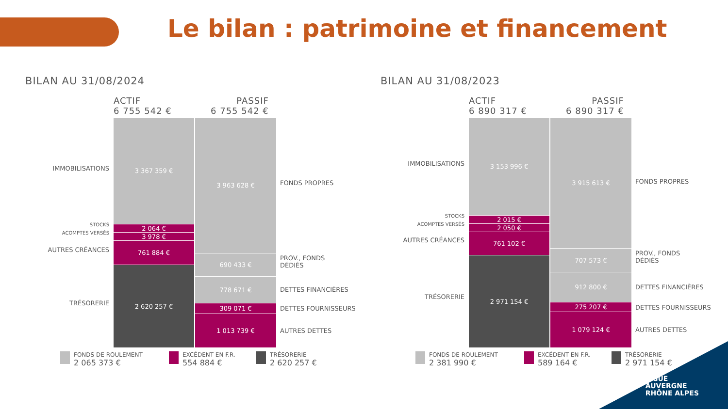Le bilan : patrimoine et financement
BILAN AU 31/08/2024
ACTIF
6 755 542 €
PASSIF
6 755 542 €
IMMOBILISATIONS
STOCKS
ACOMPTES VERSÉS
AUTRES CRÉANCES
TRÉSORERIE
3 367 359 €
2 064 €
3 978 €
761 884 €
2 620 257 €
3 963 628 €
690 433 €
778 671 €
309 071 €
1 013 739 €
FONDS PROPRES
PROV., FONDS
DÉDIÉS
DETTES FINANCIÈRES
DETTES FOURNISSEURS
AUTRES DETTES
FONDS DE ROULEMENT
2 065 373 €
EXCÉDENT EN F.R.
554 884 €
TRÉSORERIE
2 620 257 €
BILAN AU 31/08/2023
ACTIF
6 890 317 €
PASSIF
6 890 317 €
IMMOBILISATIONS
STOCKS
ACOMPTES VERSÉS
AUTRES CRÉANCES
TRÉSORERIE
3 153 996 €
2 015 €
2 050 €
761 102 €
2 971 154 €
3 915 613 €
707 573 €
912 800 €
275 207 €
1 079 124 €
FONDS PROPRES
PROV., FONDS
DÉDIÉS
DETTES FINANCIÈRES
DETTES FOURNISSEURS
AUTRES DETTES
FONDS DE ROULEMENT
2 381 990 €
EXCÉDENT EN F.R.
589 164 €
TRÉSORERIE
2 971 154 €
LIGUE
AUVERGNE
RHÔNE ALPES